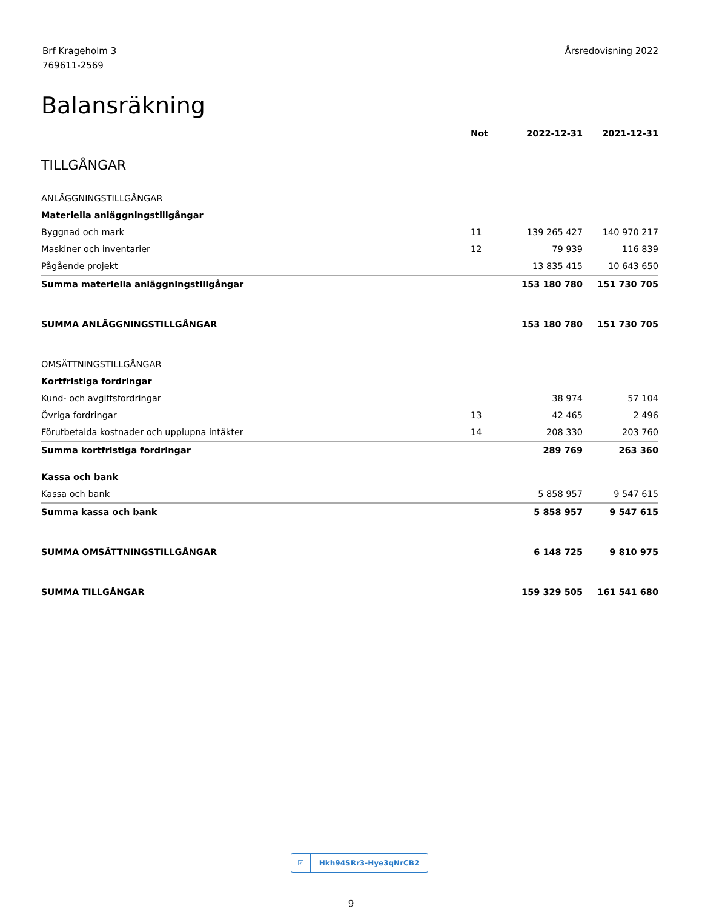Brf Krageholm 3
769611-2569
Årsredovisning 2022
Balansräkning
| | Not | 2022-12-31 | 2021-12-31 |
| --- | --- | --- | --- |
| TILLGÅNGAR | | | |
| ANLÄGGNINGSTILLGÅNGAR | | | |
| Materiella anläggningstillgångar | | | |
| Byggnad och mark | 11 | 139 265 427 | 140 970 217 |
| Maskiner och inventarier | 12 | 79 939 | 116 839 |
| Pågående projekt | | 13 835 415 | 10 643 650 |
| Summa materiella anläggningstillgångar | | 153 180 780 | 151 730 705 |
| SUMMA ANLÄGGNINGSTILLGÅNGAR | | 153 180 780 | 151 730 705 |
| OMSÄTTNINGSTILLGÅNGAR | | | |
| Kortfristiga fordringar | | | |
| Kund- och avgiftsfordringar | | 38 974 | 57 104 |
| Övriga fordringar | 13 | 42 465 | 2 496 |
| Förutbetalda kostnader och upplupna intäkter | 14 | 208 330 | 203 760 |
| Summa kortfristiga fordringar | | 289 769 | 263 360 |
| Kassa och bank | | | |
| Kassa och bank | | 5 858 957 | 9 547 615 |
| Summa kassa och bank | | 5 858 957 | 9 547 615 |
| SUMMA OMSÄTTNINGSTILLGÅNGAR | | 6 148 725 | 9 810 975 |
| SUMMA TILLGÅNGAR | | 159 329 505 | 161 541 680 |
☑
Hkh94SRr3-Hye3qNrCB2
9